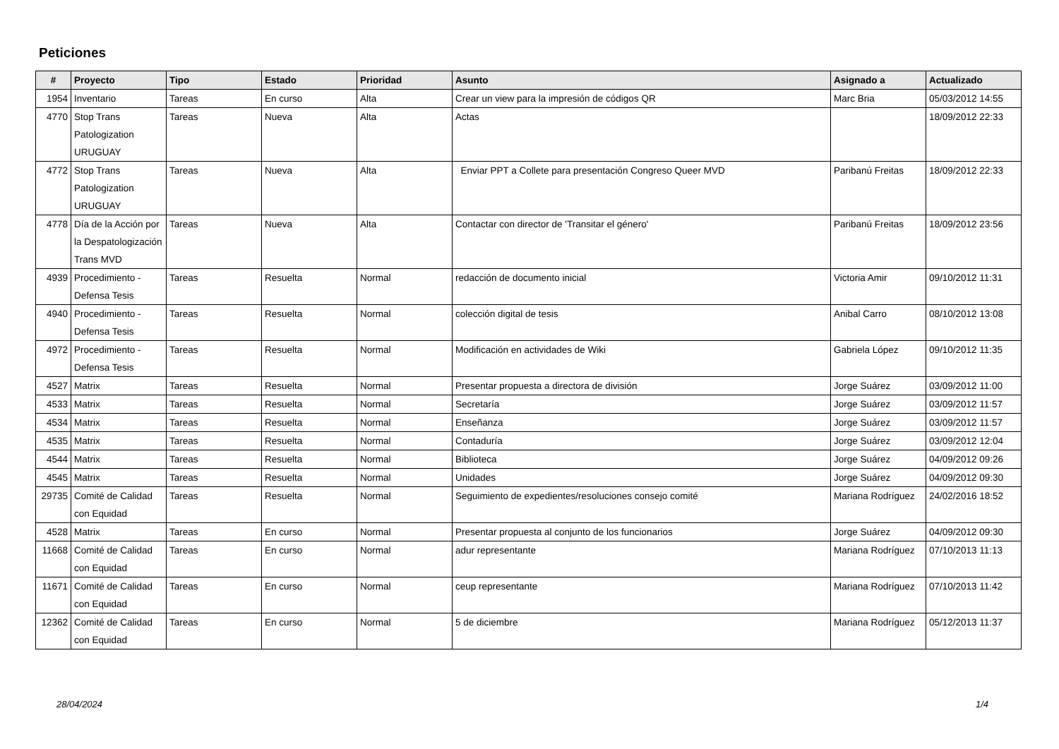Peticiones
| # | Proyecto | Tipo | Estado | Prioridad | Asunto | Asignado a | Actualizado |
| --- | --- | --- | --- | --- | --- | --- | --- |
| 1954 | Inventario | Tareas | En curso | Alta | Crear un view para la impresión de códigos QR | Marc Bria | 05/03/2012 14:55 |
| 4770 | Stop Trans Patologization URUGUAY | Tareas | Nueva | Alta | Actas | | 18/09/2012 22:33 |
| 4772 | Stop Trans Patologization URUGUAY | Tareas | Nueva | Alta | Enviar PPT a Collete para presentación Congreso Queer MVD | Paribanú Freitas | 18/09/2012 22:33 |
| 4778 | Día de la Acción por la Despatologización Trans MVD | Tareas | Nueva | Alta | Contactar con director de 'Transitar el género' | Paribanú Freitas | 18/09/2012 23:56 |
| 4939 | Procedimiento - Defensa Tesis | Tareas | Resuelta | Normal | redacción de documento inicial | Victoria Amir | 09/10/2012 11:31 |
| 4940 | Procedimiento - Defensa Tesis | Tareas | Resuelta | Normal | colección digital de tesis | Anibal Carro | 08/10/2012 13:08 |
| 4972 | Procedimiento - Defensa Tesis | Tareas | Resuelta | Normal | Modificación en actividades de Wiki | Gabriela López | 09/10/2012 11:35 |
| 4527 | Matrix | Tareas | Resuelta | Normal | Presentar propuesta a directora de división | Jorge Suárez | 03/09/2012 11:00 |
| 4533 | Matrix | Tareas | Resuelta | Normal | Secretaría | Jorge Suárez | 03/09/2012 11:57 |
| 4534 | Matrix | Tareas | Resuelta | Normal | Enseñanza | Jorge Suárez | 03/09/2012 11:57 |
| 4535 | Matrix | Tareas | Resuelta | Normal | Contaduría | Jorge Suárez | 03/09/2012 12:04 |
| 4544 | Matrix | Tareas | Resuelta | Normal | Biblioteca | Jorge Suárez | 04/09/2012 09:26 |
| 4545 | Matrix | Tareas | Resuelta | Normal | Unidades | Jorge Suárez | 04/09/2012 09:30 |
| 29735 | Comité de Calidad con Equidad | Tareas | Resuelta | Normal | Seguimiento de expedientes/resoluciones consejo comité | Mariana Rodríguez | 24/02/2016 18:52 |
| 4528 | Matrix | Tareas | En curso | Normal | Presentar propuesta al conjunto de los funcionarios | Jorge Suárez | 04/09/2012 09:30 |
| 11668 | Comité de Calidad con Equidad | Tareas | En curso | Normal | adur representante | Mariana Rodríguez | 07/10/2013 11:13 |
| 11671 | Comité de Calidad con Equidad | Tareas | En curso | Normal | ceup representante | Mariana Rodríguez | 07/10/2013 11:42 |
| 12362 | Comité de Calidad con Equidad | Tareas | En curso | Normal | 5 de diciembre | Mariana Rodríguez | 05/12/2013 11:37 |
28/04/2024 1/4